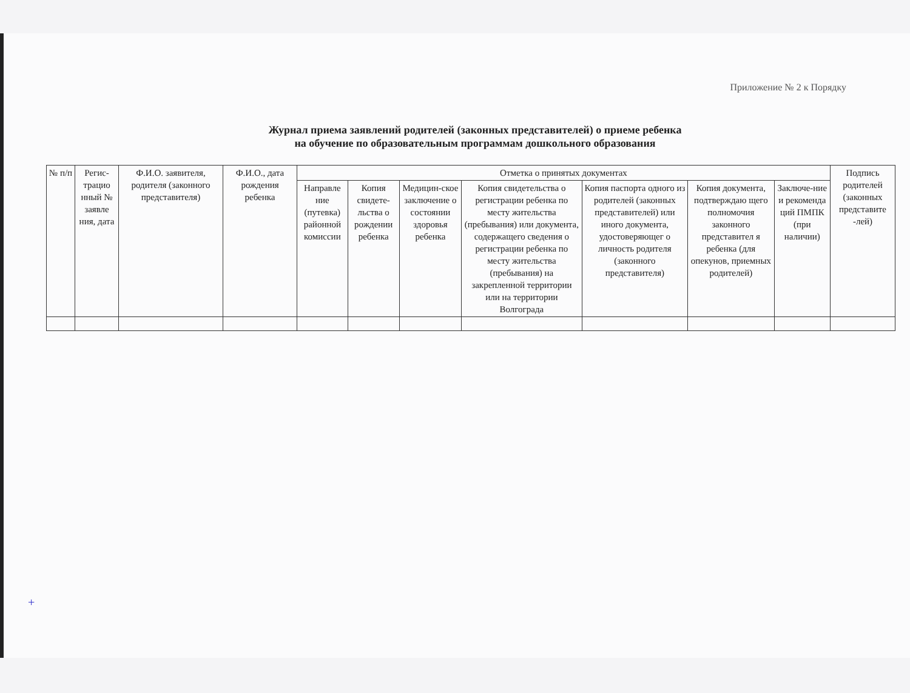Приложение № 2 к Порядку
Журнал приема заявлений родителей (законных представителей) о приеме ребенка
на обучение по образовательным программам дошкольного образования
| № п/п | Регис-трацио нный № заявле ния, дата | Ф.И.О. заявителя, родителя (законного представителя) | Ф.И.О., дата рождения ребенка | Отметка о принятых документах | | | | | | | Подпись родителей (законных представите -лей) |
| --- | --- | --- | --- | --- | --- | --- | --- | --- | --- | --- | --- |
| | | | | Направле ние (путевка) районной комиссии | Копия свидете-льства о рождении ребенка | Медицин-ское заключение о состоянии здоровья ребенка | Копия свидетельства о регистрации ребенка по месту жительства (пребывания) или документа, содержащего сведения о регистрации ребенка по месту жительства (пребывания) на закрепленной территории или на территории Волгограда | Копия паспорта одного из родителей (законных представителей) или иного документа, удостоверяющег о личность родителя (законного представителя) | Копия документа, подтверждаю щего полномочия законного представител я ребенка (для опекунов, приемных родителей) | Заключе-ние и рекоменда ций ПМПК (при наличии) | |
+